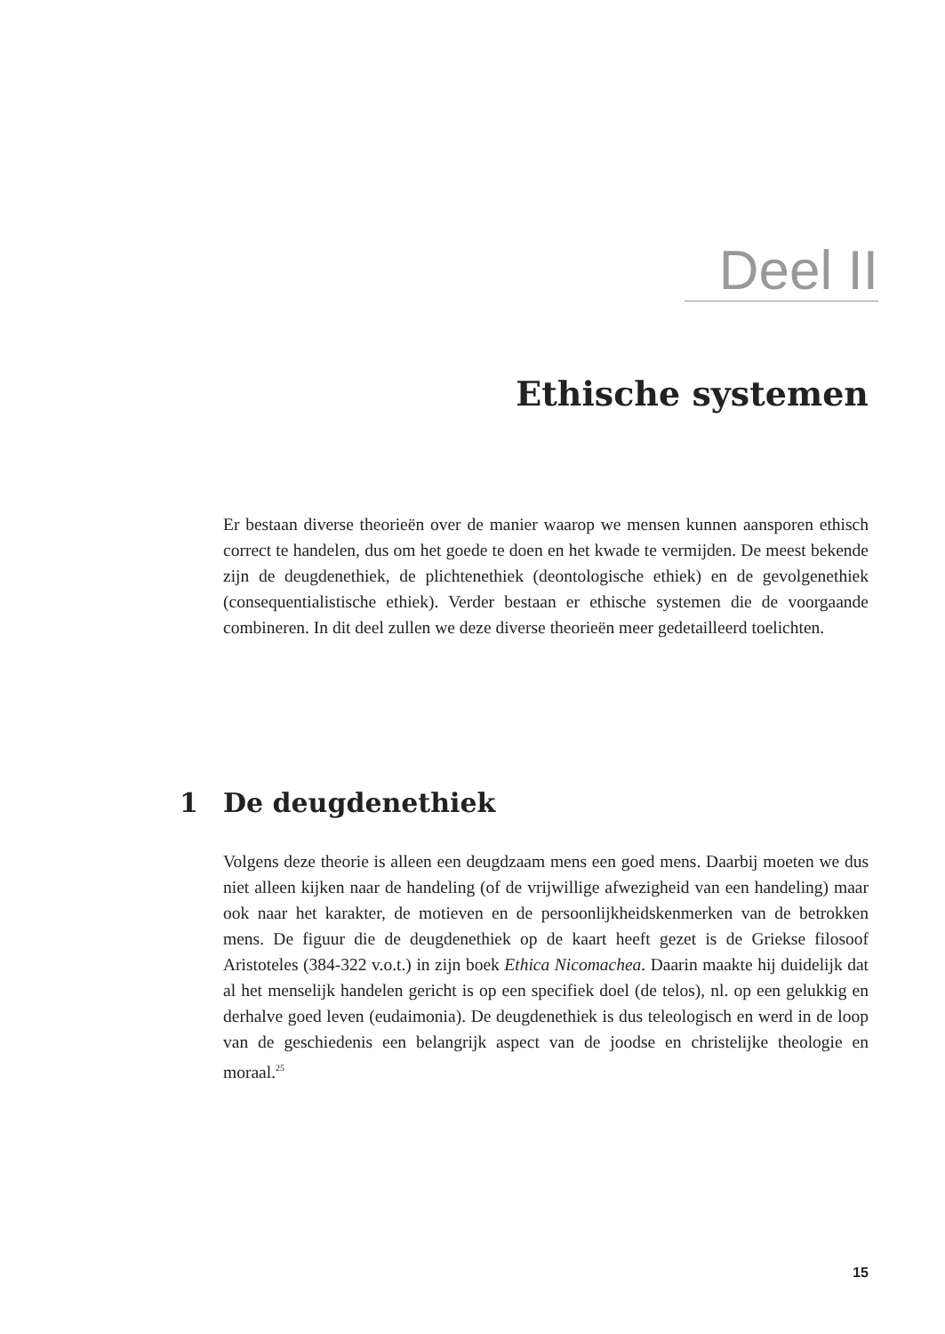Deel II
Ethische systemen
Er bestaan diverse theorieën over de manier waarop we mensen kunnen aansporen ethisch correct te handelen, dus om het goede te doen en het kwade te vermijden. De meest bekende zijn de deugdenethiek, de plichtenethiek (deontologische ethiek) en de gevolgenethiek (consequentialistische ethiek). Verder bestaan er ethische systemen die de voorgaande combineren. In dit deel zullen we deze diverse theorieën meer gedetailleerd toelichten.
1 De deugdenethiek
Volgens deze theorie is alleen een deugdzaam mens een goed mens. Daarbij moeten we dus niet alleen kijken naar de handeling (of de vrijwillige afwezigheid van een handeling) maar ook naar het karakter, de motieven en de persoonlijkheidskenmerken van de betrokken mens. De figuur die de deugdenethiek op de kaart heeft gezet is de Griekse filosoof Aristoteles (384-322 v.o.t.) in zijn boek Ethica Nicomachea. Daarin maakte hij duidelijk dat al het menselijk handelen gericht is op een specifiek doel (de telos), nl. op een gelukkig en derhalve goed leven (eudaimonia). De deugdenethiek is dus teleologisch en werd in de loop van de geschiedenis een belangrijk aspect van de joodse en christelijke theologie en moraal.<sup>25</sup>
15